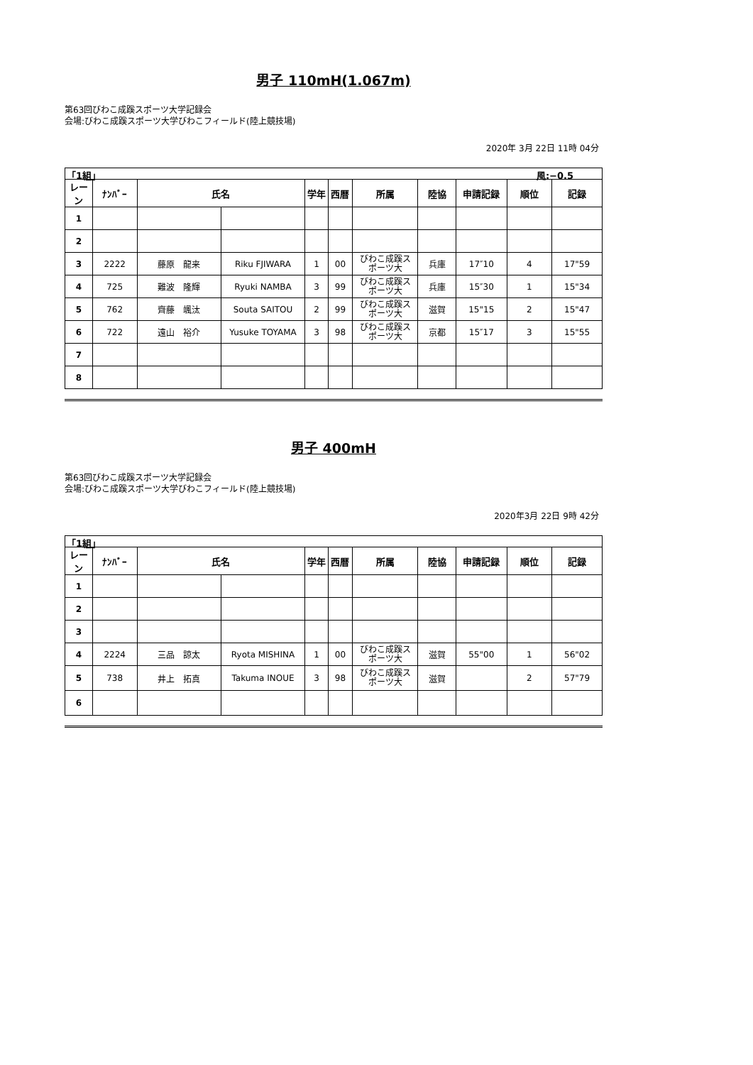男子 110mH(1.067m)
第63回びわこ成蹊スポーツ大学記録会
会場:びわこ成蹊スポーツ大学びわこフィールド(陸上競技場)
2020年 3月 22日 11時 04分
「1組」 風:−0.5
| レーン | ﾅﾝﾊﾞｰ | 氏名 | | 学年 | 西暦 | 所属 | 陸協 | 申請記録 | 順位 | 記録 |
| --- | --- | --- | --- | --- | --- | --- | --- | --- | --- | --- |
| 1 | | | | | | | | | | |
| 2 | | | | | | | | | | |
| 3 | 2222 | 藤原 龍来 | Riku FJIWARA | 1 | 00 | びわこ成蹊ス ポーツ大 | 兵庫 | 17″10 | 4 | 17"59 |
| 4 | 725 | 難波 隆輝 | Ryuki NAMBA | 3 | 99 | びわこ成蹊ス ポーツ大 | 兵庫 | 15″30 | 1 | 15"34 |
| 5 | 762 | 齊藤 颯汰 | Souta SAITOU | 2 | 99 | びわこ成蹊ス ポーツ大 | 滋賀 | 15"15 | 2 | 15"47 |
| 6 | 722 | 遠山 裕介 | Yusuke TOYAMA | 3 | 98 | びわこ成蹊ス ポーツ大 | 京都 | 15″17 | 3 | 15"55 |
| 7 | | | | | | | | | | |
| 8 | | | | | | | | | | |
男子 400mH
第63回びわこ成蹊スポーツ大学記録会
会場:びわこ成蹊スポーツ大学びわこフィールド(陸上競技場)
2020年3月 22日 9時 42分
「1組」
| レーン | ﾅﾝﾊﾞｰ | 氏名 | | 学年 | 西暦 | 所属 | 陸協 | 申請記録 | 順位 | 記録 |
| --- | --- | --- | --- | --- | --- | --- | --- | --- | --- | --- |
| 1 | | | | | | | | | | |
| 2 | | | | | | | | | | |
| 3 | | | | | | | | | | |
| 4 | 2224 | 三品 諒太 | Ryota MISHINA | 1 | 00 | びわこ成蹊ス ポーツ大 | 滋賀 | 55"00 | 1 | 56"02 |
| 5 | 738 | 井上 拓真 | Takuma INOUE | 3 | 98 | びわこ成蹊ス ポーツ大 | 滋賀 | | 2 | 57"79 |
| 6 | | | | | | | | | | |